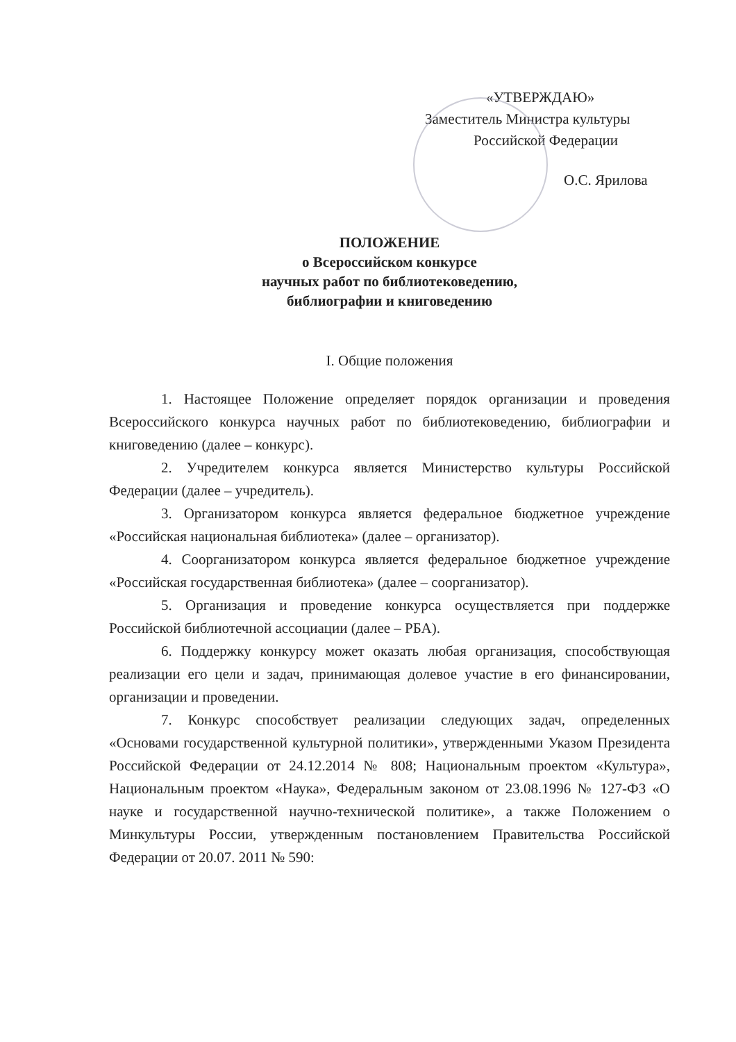«УТВЕРЖДАЮ»
Заместитель Министра культуры
Российской Федерации
О.С. Ярилова
ПОЛОЖЕНИЕ
о Всероссийском конкурсе
научных работ по библиотековедению,
библиографии и книговедению
I. Общие положения
1. Настоящее Положение определяет порядок организации и проведения Всероссийского конкурса научных работ по библиотековедению, библиографии и книговедению (далее – конкурс).
2. Учредителем конкурса является Министерство культуры Российской Федерации (далее – учредитель).
3. Организатором конкурса является федеральное бюджетное учреждение «Российская национальная библиотека» (далее – организатор).
4. Соорганизатором конкурса является федеральное бюджетное учреждение «Российская государственная библиотека» (далее – соорганизатор).
5. Организация и проведение конкурса осуществляется при поддержке Российской библиотечной ассоциации (далее – РБА).
6. Поддержку конкурсу может оказать любая организация, способствующая реализации его цели и задач, принимающая долевое участие в его финансировании, организации и проведении.
7. Конкурс способствует реализации следующих задач, определенных «Основами государственной культурной политики», утвержденными Указом Президента Российской Федерации от 24.12.2014 № 808; Национальным проектом «Культура», Национальным проектом «Наука», Федеральным законом от 23.08.1996 № 127-ФЗ «О науке и государственной научно-технической политике», а также Положением о Минкультуры России, утвержденным постановлением Правительства Российской Федерации от 20.07. 2011 № 590: